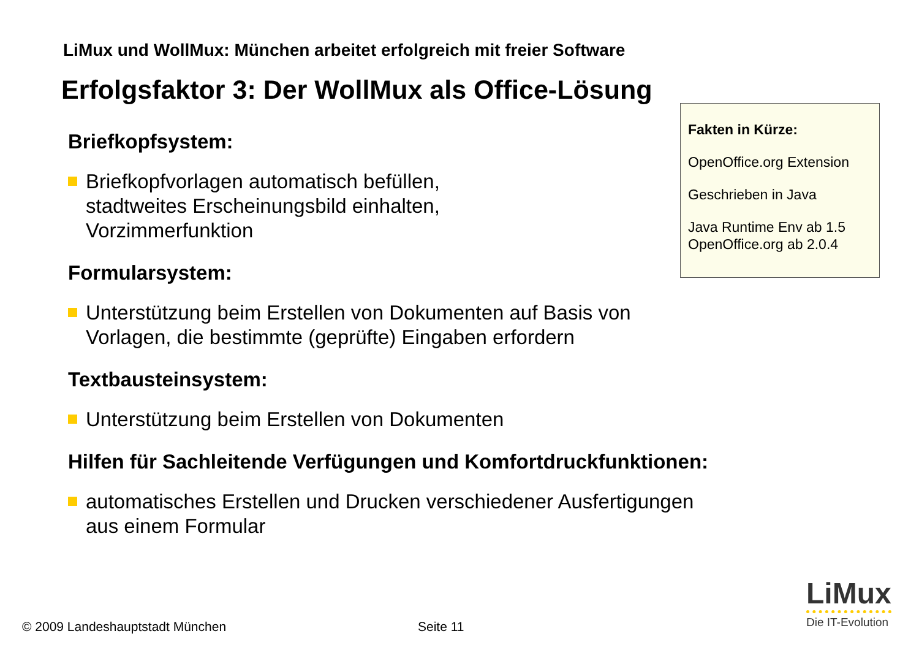LiMux und WollMux: München arbeitet erfolgreich mit freier Software
Erfolgsfaktor 3: Der WollMux als Office-Lösung
Briefkopfsystem:
Briefkopfvorlagen automatisch befüllen,
stadtweites Erscheinungsbild einhalten,
Vorzimmerfunktion
Formularsystem:
Unterstützung beim Erstellen von Dokumenten auf Basis von
Vorlagen, die bestimmte (geprüfte) Eingaben erfordern
Textbausteinsystem:
Unterstützung beim Erstellen von Dokumenten
Hilfen für Sachleitende Verfügungen und Komfortdruckfunktionen:
automatisches Erstellen und Drucken verschiedener Ausfertigungen
aus einem Formular
Fakten in Kürze:
OpenOffice.org Extension
Geschrieben in Java
Java Runtime Env ab 1.5
OpenOffice.org ab 2.0.4
© 2009 Landeshauptstadt München
Seite 11
LiMux
Die IT-Evolution